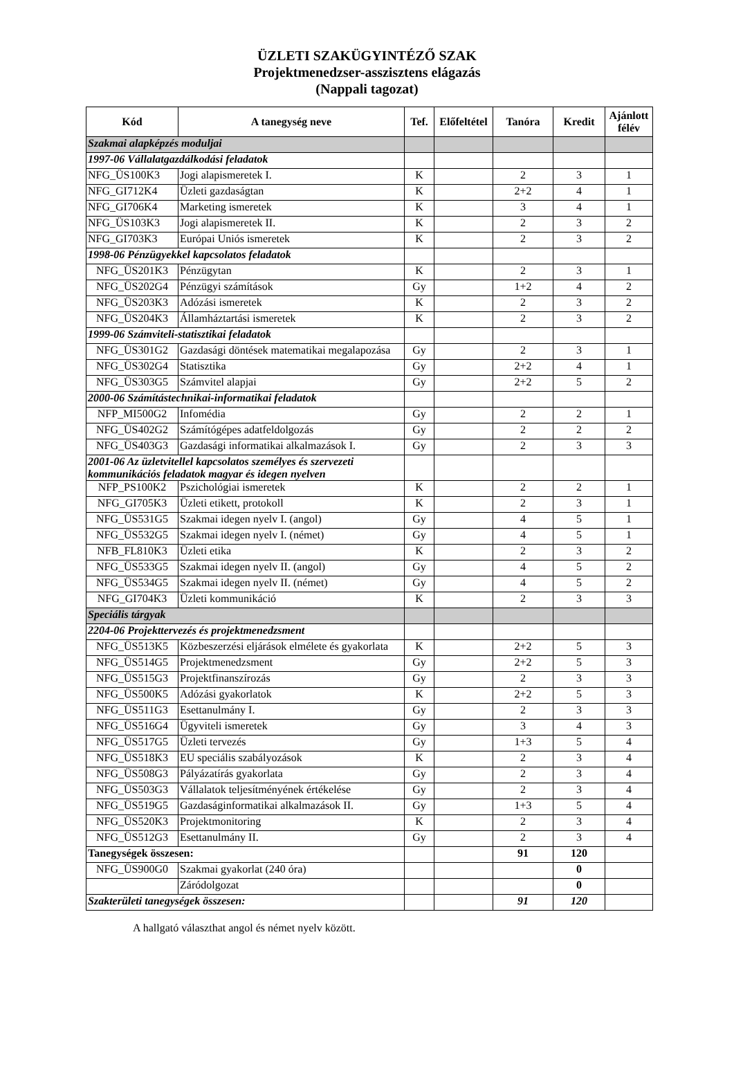ÜZLETI SZAKÜGYINTÉZŐ SZAK
Projektmenedzser-asszisztens elágazás
(Nappali tagozat)
| Kód | A tanegység neve | Tef. | Előfeltétel | Tanóra | Kredit | Ajánlott félév |
| --- | --- | --- | --- | --- | --- | --- |
| Szakmai alapképzés moduljai | | | | | | |
| 1997-06 Vállalatgazdálkodási feladatok | | | | | | |
| NFG_ÜS100K3 | Jogi alapismeretek I. | K | | 2 | 3 | 1 |
| NFG_GI712K4 | Üzleti gazdaságtan | K | | 2+2 | 4 | 1 |
| NFG_GI706K4 | Marketing ismeretek | K | | 3 | 4 | 1 |
| NFG_ÜS103K3 | Jogi alapismeretek II. | K | | 2 | 3 | 2 |
| NFG_GI703K3 | Európai Uniós ismeretek | K | | 2 | 3 | 2 |
| 1998-06 Pénzügyekkel kapcsolatos feladatok | | | | | | |
| NFG_ÜS201K3 | Pénzügytan | K | | 2 | 3 | 1 |
| NFG_ÜS202G4 | Pénzügyi számítások | Gy | | 1+2 | 4 | 2 |
| NFG_ÜS203K3 | Adózási ismeretek | K | | 2 | 3 | 2 |
| NFG_ÜS204K3 | Államháztartási ismeretek | K | | 2 | 3 | 2 |
| 1999-06 Számviteli-statisztikai feladatok | | | | | | |
| NFG_ÜS301G2 | Gazdasági döntések matematikai megalapozása | Gy | | 2 | 3 | 1 |
| NFG_ÜS302G4 | Statisztika | Gy | | 2+2 | 4 | 1 |
| NFG_ÜS303G5 | Számvitel alapjai | Gy | | 2+2 | 5 | 2 |
| 2000-06 Számítástechnikai-informatikai feladatok | | | | | | |
| NFP_MI500G2 | Infomédia | Gy | | 2 | 2 | 1 |
| NFG_ÜS402G2 | Számítógépes adatfeldolgozás | Gy | | 2 | 2 | 2 |
| NFG_ÜS403G3 | Gazdasági informatikai alkalmazások I. | Gy | | 2 | 3 | 3 |
| 2001-06 Az üzletvitellel kapcsolatos személyes és szervezeti kommunikációs feladatok magyar és idegen nyelven | | | | | | |
| NFP_PS100K2 | Pszichológiai ismeretek | K | | 2 | 2 | 1 |
| NFG_GI705K3 | Üzleti etikett, protokoll | K | | 2 | 3 | 1 |
| NFG_ÜS531G5 | Szakmai idegen nyelv I. (angol) | Gy | | 4 | 5 | 1 |
| NFG_ÜS532G5 | Szakmai idegen nyelv I. (német) | Gy | | 4 | 5 | 1 |
| NFB_FL810K3 | Üzleti etika | K | | 2 | 3 | 2 |
| NFG_ÜS533G5 | Szakmai idegen nyelv II. (angol) | Gy | | 4 | 5 | 2 |
| NFG_ÜS534G5 | Szakmai idegen nyelv II. (német) | Gy | | 4 | 5 | 2 |
| NFG_GI704K3 | Üzleti kommunikáció | K | | 2 | 3 | 3 |
| Speciális tárgyak | | | | | | |
| 2204-06 Projekttervezés és projektmenedzsment | | | | | | |
| NFG_ÜS513K5 | Közbeszerzési eljárások elmélete és gyakorlata | K | | 2+2 | 5 | 3 |
| NFG_ÜS514G5 | Projektmenedzsment | Gy | | 2+2 | 5 | 3 |
| NFG_ÜS515G3 | Projektfinanszírozás | Gy | | 2 | 3 | 3 |
| NFG_ÜS500K5 | Adózási gyakorlatok | K | | 2+2 | 5 | 3 |
| NFG_ÜS511G3 | Esettanulmány I. | Gy | | 2 | 3 | 3 |
| NFG_ÜS516G4 | Ügyviteli ismeretek | Gy | | 3 | 4 | 3 |
| NFG_ÜS517G5 | Üzleti tervezés | Gy | | 1+3 | 5 | 4 |
| NFG_ÜS518K3 | EU speciális szabályozások | K | | 2 | 3 | 4 |
| NFG_ÜS508G3 | Pályázatírás gyakorlata | Gy | | 2 | 3 | 4 |
| NFG_ÜS503G3 | Vállalatok teljesítményének értékelése | Gy | | 2 | 3 | 4 |
| NFG_ÜS519G5 | Gazdaságinformatikai alkalmazások II. | Gy | | 1+3 | 5 | 4 |
| NFG_ÜS520K3 | Projektmonitoring | K | | 2 | 3 | 4 |
| NFG_ÜS512G3 | Esettanulmány II. | Gy | | 2 | 3 | 4 |
| Tanegységek összesen: | | | | 91 | 120 | |
| NFG_ÜS900G0 | Szakmai gyakorlat (240 óra) | | | | 0 | |
| | Záródolgozat | | | | 0 | |
| Szakterületi tanegységek összesen: | | | | 91 | 120 | |
A hallgató választhat angol és német nyelv között.